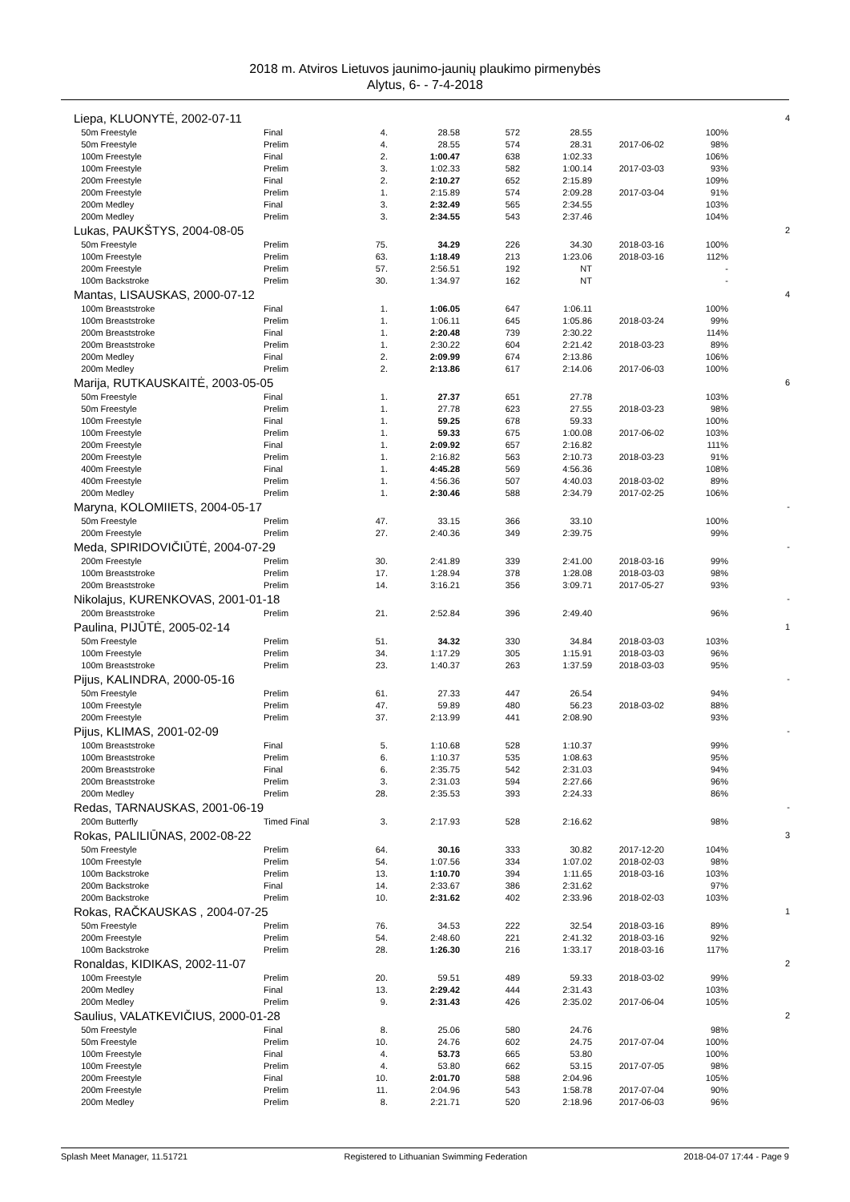2018 m. Atviros Lietuvos jaunimo-jaunių plaukimo pirmenybės
Alytus, 6- - 7-4-2018
| Liepa, KLUONYTĖ, 2002-07-11 | | | | | | | | 4 |
| 50m Freestyle | Final | 4. | 28.58 | 572 | 28.55 | | 100% | |
| 50m Freestyle | Prelim | 4. | 28.55 | 574 | 28.31 | 2017-06-02 | 98% | |
| 100m Freestyle | Final | 2. | 1:00.47 | 638 | 1:02.33 | | 106% | |
| 100m Freestyle | Prelim | 3. | 1:02.33 | 582 | 1:00.14 | 2017-03-03 | 93% | |
| 200m Freestyle | Final | 2. | 2:10.27 | 652 | 2:15.89 | | 109% | |
| 200m Freestyle | Prelim | 1. | 2:15.89 | 574 | 2:09.28 | 2017-03-04 | 91% | |
| 200m Medley | Final | 3. | 2:32.49 | 565 | 2:34.55 | | 103% | |
| 200m Medley | Prelim | 3. | 2:34.55 | 543 | 2:37.46 | | 104% | |
| Lukas, PAUKŠTYS, 2004-08-05 | | | | | | | | 2 |
| 50m Freestyle | Prelim | 75. | 34.29 | 226 | 34.30 | 2018-03-16 | 100% | |
| 100m Freestyle | Prelim | 63. | 1:18.49 | 213 | 1:23.06 | 2018-03-16 | 112% | |
| 200m Freestyle | Prelim | 57. | 2:56.51 | 192 | NT | | - | |
| 100m Backstroke | Prelim | 30. | 1:34.97 | 162 | NT | | - | |
| Mantas, LISAUSKAS, 2000-07-12 | | | | | | | | 4 |
| 100m Breaststroke | Final | 1. | 1:06.05 | 647 | 1:06.11 | | 100% | |
| 100m Breaststroke | Prelim | 1. | 1:06.11 | 645 | 1:05.86 | 2018-03-24 | 99% | |
| 200m Breaststroke | Final | 1. | 2:20.48 | 739 | 2:30.22 | | 114% | |
| 200m Breaststroke | Prelim | 1. | 2:30.22 | 604 | 2:21.42 | 2018-03-23 | 89% | |
| 200m Medley | Final | 2. | 2:09.99 | 674 | 2:13.86 | | 106% | |
| 200m Medley | Prelim | 2. | 2:13.86 | 617 | 2:14.06 | 2017-06-03 | 100% | |
| Marija, RUTKAUSKAITĖ, 2003-05-05 | | | | | | | | 6 |
| 50m Freestyle | Final | 1. | 27.37 | 651 | 27.78 | | 103% | |
| 50m Freestyle | Prelim | 1. | 27.78 | 623 | 27.55 | 2018-03-23 | 98% | |
| 100m Freestyle | Final | 1. | 59.25 | 678 | 59.33 | | 100% | |
| 100m Freestyle | Prelim | 1. | 59.33 | 675 | 1:00.08 | 2017-06-02 | 103% | |
| 200m Freestyle | Final | 1. | 2:09.92 | 657 | 2:16.82 | | 111% | |
| 200m Freestyle | Prelim | 1. | 2:16.82 | 563 | 2:10.73 | 2018-03-23 | 91% | |
| 400m Freestyle | Final | 1. | 4:45.28 | 569 | 4:56.36 | | 108% | |
| 400m Freestyle | Prelim | 1. | 4:56.36 | 507 | 4:40.03 | 2018-03-02 | 89% | |
| 200m Medley | Prelim | 1. | 2:30.46 | 588 | 2:34.79 | 2017-02-25 | 106% | |
| Maryna, KOLOMIIETS, 2004-05-17 | | | | | | | | - |
| 50m Freestyle | Prelim | 47. | 33.15 | 366 | 33.10 | | 100% | |
| 200m Freestyle | Prelim | 27. | 2:40.36 | 349 | 2:39.75 | | 99% | |
| Meda, SPIRIDOVIČIŪTĖ, 2004-07-29 | | | | | | | | - |
| 200m Freestyle | Prelim | 30. | 2:41.89 | 339 | 2:41.00 | 2018-03-16 | 99% | |
| 100m Breaststroke | Prelim | 17. | 1:28.94 | 378 | 1:28.08 | 2018-03-03 | 98% | |
| 200m Breaststroke | Prelim | 14. | 3:16.21 | 356 | 3:09.71 | 2017-05-27 | 93% | |
| Nikolajus, KURENKOVAS, 2001-01-18 | | | | | | | | - |
| 200m Breaststroke | Prelim | 21. | 2:52.84 | 396 | 2:49.40 | | 96% | |
| Paulina, PIJŪTĖ, 2005-02-14 | | | | | | | | 1 |
| 50m Freestyle | Prelim | 51. | 34.32 | 330 | 34.84 | 2018-03-03 | 103% | |
| 100m Freestyle | Prelim | 34. | 1:17.29 | 305 | 1:15.91 | 2018-03-03 | 96% | |
| 100m Breaststroke | Prelim | 23. | 1:40.37 | 263 | 1:37.59 | 2018-03-03 | 95% | |
| Pijus, KALINDRA, 2000-05-16 | | | | | | | | - |
| 50m Freestyle | Prelim | 61. | 27.33 | 447 | 26.54 | | 94% | |
| 100m Freestyle | Prelim | 47. | 59.89 | 480 | 56.23 | 2018-03-02 | 88% | |
| 200m Freestyle | Prelim | 37. | 2:13.99 | 441 | 2:08.90 | | 93% | |
| Pijus, KLIMAS, 2001-02-09 | | | | | | | | - |
| 100m Breaststroke | Final | 5. | 1:10.68 | 528 | 1:10.37 | | 99% | |
| 100m Breaststroke | Prelim | 6. | 1:10.37 | 535 | 1:08.63 | | 95% | |
| 200m Breaststroke | Final | 6. | 2:35.75 | 542 | 2:31.03 | | 94% | |
| 200m Breaststroke | Prelim | 3. | 2:31.03 | 594 | 2:27.66 | | 96% | |
| 200m Medley | Prelim | 28. | 2:35.53 | 393 | 2:24.33 | | 86% | |
| Redas, TARNAUSKAS, 2001-06-19 | | | | | | | | - |
| 200m Butterfly | Timed Final | 3. | 2:17.93 | 528 | 2:16.62 | | 98% | |
| Rokas, PALILIŪNAS, 2002-08-22 | | | | | | | | 3 |
| 50m Freestyle | Prelim | 64. | 30.16 | 333 | 30.82 | 2017-12-20 | 104% | |
| 100m Freestyle | Prelim | 54. | 1:07.56 | 334 | 1:07.02 | 2018-02-03 | 98% | |
| 100m Backstroke | Prelim | 13. | 1:10.70 | 394 | 1:11.65 | 2018-03-16 | 103% | |
| 200m Backstroke | Final | 14. | 2:33.67 | 386 | 2:31.62 | | 97% | |
| 200m Backstroke | Prelim | 10. | 2:31.62 | 402 | 2:33.96 | 2018-02-03 | 103% | |
| Rokas, RAČKAUSKAS , 2004-07-25 | | | | | | | | 1 |
| 50m Freestyle | Prelim | 76. | 34.53 | 222 | 32.54 | 2018-03-16 | 89% | |
| 200m Freestyle | Prelim | 54. | 2:48.60 | 221 | 2:41.32 | 2018-03-16 | 92% | |
| 100m Backstroke | Prelim | 28. | 1:26.30 | 216 | 1:33.17 | 2018-03-16 | 117% | |
| Ronaldas, KIDIKAS, 2002-11-07 | | | | | | | | 2 |
| 100m Freestyle | Prelim | 20. | 59.51 | 489 | 59.33 | 2018-03-02 | 99% | |
| 200m Medley | Final | 13. | 2:29.42 | 444 | 2:31.43 | | 103% | |
| 200m Medley | Prelim | 9. | 2:31.43 | 426 | 2:35.02 | 2017-06-04 | 105% | |
| Saulius, VALATKEVIČIUS, 2000-01-28 | | | | | | | | 2 |
| 50m Freestyle | Final | 8. | 25.06 | 580 | 24.76 | | 98% | |
| 50m Freestyle | Prelim | 10. | 24.76 | 602 | 24.75 | 2017-07-04 | 100% | |
| 100m Freestyle | Final | 4. | 53.73 | 665 | 53.80 | | 100% | |
| 100m Freestyle | Prelim | 4. | 53.80 | 662 | 53.15 | 2017-07-05 | 98% | |
| 200m Freestyle | Final | 10. | 2:01.70 | 588 | 2:04.96 | | 105% | |
| 200m Freestyle | Prelim | 11. | 2:04.96 | 543 | 1:58.78 | 2017-07-04 | 90% | |
| 200m Medley | Prelim | 8. | 2:21.71 | 520 | 2:18.96 | 2017-06-03 | 96% | |
Splash Meet Manager, 11.51721 Registered to Lithuanian Swimming Federation 2018-04-07 17:44 - Page 9